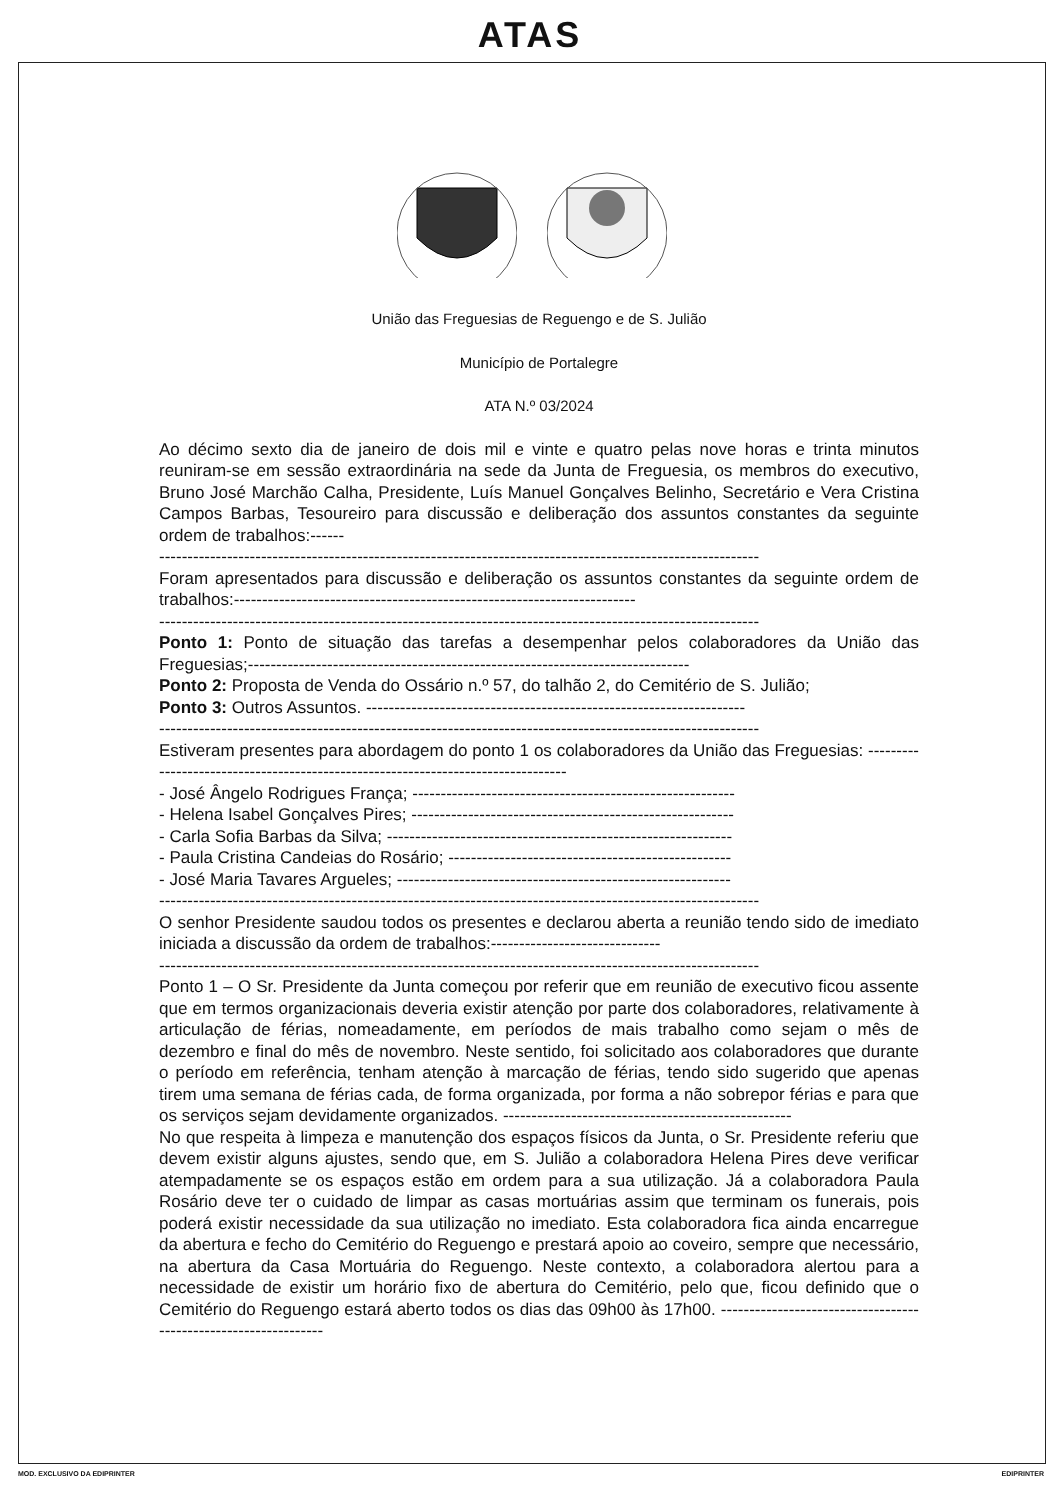ATAS
União das Freguesias de Reguengo e de S. Julião
Município de Portalegre
ATA N.º 03/2024
Ao décimo sexto dia de janeiro de dois mil e vinte e quatro pelas nove horas e trinta minutos reuniram-se em sessão extraordinária na sede da Junta de Freguesia, os membros do executivo, Bruno José Marchão Calha, Presidente, Luís Manuel Gonçalves Belinho, Secretário e Vera Cristina Campos Barbas, Tesoureiro para discussão e deliberação dos assuntos constantes da seguinte ordem de trabalhos:------
----------------------------------------------------------------------------------------------------------
Foram apresentados para discussão e deliberação os assuntos constantes da seguinte ordem de trabalhos:-----------------------------------------------------------------------
----------------------------------------------------------------------------------------------------------
Ponto 1: Ponto de situação das tarefas a desempenhar pelos colaboradores da União das Freguesias;------------------------------------------------------------------------------
Ponto 2: Proposta de Venda do Ossário n.º 57, do talhão 2, do Cemitério de S. Julião;
Ponto 3: Outros Assuntos. -------------------------------------------------------------------
----------------------------------------------------------------------------------------------------------
Estiveram presentes para abordagem do ponto 1 os colaboradores da União das Freguesias: ---------------------------------------------------------------------------------
- José Ângelo Rodrigues França; ---------------------------------------------------------
- Helena Isabel Gonçalves Pires; ---------------------------------------------------------
- Carla Sofia Barbas da Silva; -------------------------------------------------------------
- Paula Cristina Candeias do Rosário; --------------------------------------------------
- José Maria Tavares Argueles; -----------------------------------------------------------
----------------------------------------------------------------------------------------------------------
O senhor Presidente saudou todos os presentes e declarou aberta a reunião tendo sido de imediato iniciada a discussão da ordem de trabalhos:------------------------------
----------------------------------------------------------------------------------------------------------
Ponto 1 – O Sr. Presidente da Junta começou por referir que em reunião de executivo ficou assente que em termos organizacionais deveria existir atenção por parte dos colaboradores, relativamente à articulação de férias, nomeadamente, em períodos de mais trabalho como sejam o mês de dezembro e final do mês de novembro. Neste sentido, foi solicitado aos colaboradores que durante o período em referência, tenham atenção à marcação de férias, tendo sido sugerido que apenas tirem uma semana de férias cada, de forma organizada, por forma a não sobrepor férias e para que os serviços sejam devidamente organizados. ---------------------------------------------------
No que respeita à limpeza e manutenção dos espaços físicos da Junta, o Sr. Presidente referiu que devem existir alguns ajustes, sendo que, em S. Julião a colaboradora Helena Pires deve verificar atempadamente se os espaços estão em ordem para a sua utilização. Já a colaboradora Paula Rosário deve ter o cuidado de limpar as casas mortuárias assim que terminam os funerais, pois poderá existir necessidade da sua utilização no imediato. Esta colaboradora fica ainda encarregue da abertura e fecho do Cemitério do Reguengo e prestará apoio ao coveiro, sempre que necessário, na abertura da Casa Mortuária do Reguengo. Neste contexto, a colaboradora alertou para a necessidade de existir um horário fixo de abertura do Cemitério, pelo que, ficou definido que o Cemitério do Reguengo estará aberto todos os dias das 09h00 às 17h00. ----------------------------------------------------------------
MOD. EXCLUSIVO DA EDIPRINTER EDIPRINTER